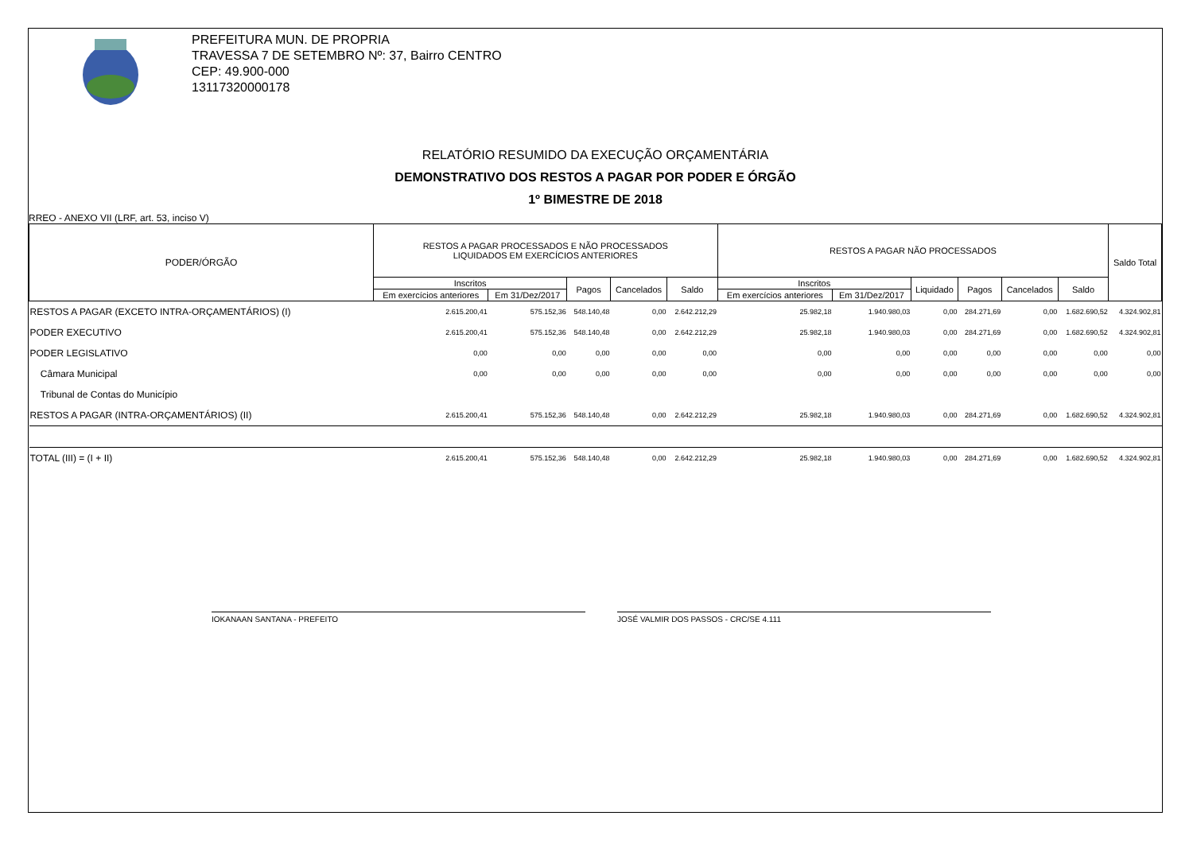PREFEITURA MUN. DE PROPRIA
TRAVESSA 7 DE SETEMBRO Nº: 37, Bairro CENTRO
CEP: 49.900-000
13117320000178
RELATÓRIO RESUMIDO DA EXECUÇÃO ORÇAMENTÁRIA
DEMONSTRATIVO DOS RESTOS A PAGAR POR PODER E ÓRGÃO
1º BIMESTRE DE 2018
RREO - ANEXO VII (LRF, art. 53, inciso V)
| PODER/ÓRGÃO | RESTOS A PAGAR PROCESSADOS E NÃO PROCESSADOS LIQUIDADOS EM EXERCÍCIOS ANTERIORES | | | | | RESTOS A PAGAR NÃO PROCESSADOS | | | | | | Saldo Total |
| --- | --- | --- | --- | --- | --- | --- | --- | --- | --- | --- | --- | --- |
| | Inscritos | | Pagos | Cancelados | Saldo | Inscritos | | Liquidado | Pagos | Cancelados | Saldo | |
| | Em exercícios anteriores | Em 31/Dez/2017 | | | | Em exercícios anteriores | Em 31/Dez/2017 | | | | | |
| RESTOS A PAGAR (EXCETO INTRA-ORÇAMENTÁRIOS) (I) | 2.615.200,41 | 575.152,36 | 548.140,48 | 0,00 | 2.642.212,29 | 25.982,18 | 1.940.980,03 | 0,00 | 284.271,69 | 0,00 | 1.682.690,52 | 4.324.902,81 |
| PODER EXECUTIVO | 2.615.200,41 | 575.152,36 | 548.140,48 | 0,00 | 2.642.212,29 | 25.982,18 | 1.940.980,03 | 0,00 | 284.271,69 | 0,00 | 1.682.690,52 | 4.324.902,81 |
| PODER LEGISLATIVO | 0,00 | 0,00 | 0,00 | 0,00 | 0,00 | 0,00 | 0,00 | 0,00 | 0,00 | 0,00 | 0,00 | 0,00 |
| Câmara Municipal | 0,00 | 0,00 | 0,00 | 0,00 | 0,00 | 0,00 | 0,00 | 0,00 | 0,00 | 0,00 | 0,00 | 0,00 |
| Tribunal de Contas do Município | | | | | | | | | | | | |
| RESTOS A PAGAR (INTRA-ORÇAMENTÁRIOS) (II) | 2.615.200,41 | 575.152,36 | 548.140,48 | 0,00 | 2.642.212,29 | 25.982,18 | 1.940.980,03 | 0,00 | 284.271,69 | 0,00 | 1.682.690,52 | 4.324.902,81 |
| TOTAL (III) = (I + II) | 2.615.200,41 | 575.152,36 | 548.140,48 | 0,00 | 2.642.212,29 | 25.982,18 | 1.940.980,03 | 0,00 | 284.271,69 | 0,00 | 1.682.690,52 | 4.324.902,81 |
IOKANAAN SANTANA - PREFEITO JOSÉ VALMIR DOS PASSOS - CRC/SE 4.111